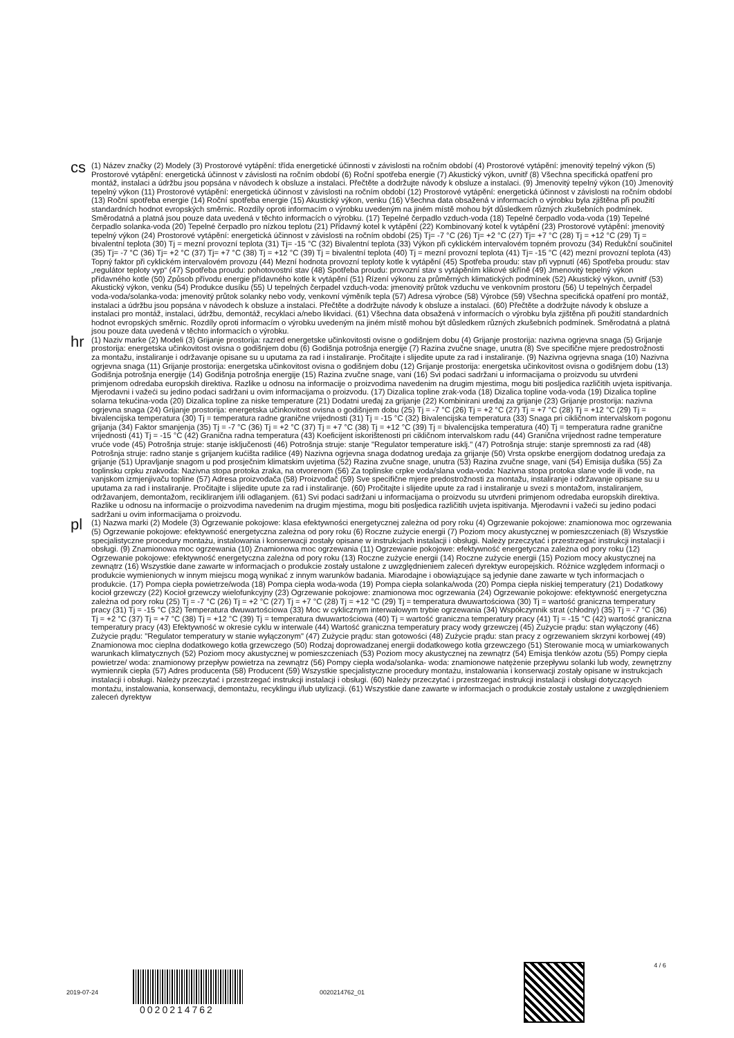cs
(1) Název značky (2) Modely (3) Prostorové vytápění: třída energetické účinnosti v závislosti na ročním období (4) Prostorové vytápění: jmenovitý tepelný výkon (5) Prostorové vytápění: energetická účinnost v závislosti na ročním období (6) Roční spotřeba energie (7) Akustický výkon, uvnitř (8) Všechna specifická opatření pro montáž, instalaci a údržbu jsou popsána v návodech k obsluze a instalaci. Přečtěte a dodržujte návody k obsluze a instalaci. (9) Jmenovitý tepelný výkon (10) Jmenovitý tepelný výkon (11) Prostorové vytápění: energetická účinnost v závislosti na ročním období (12) Prostorové vytápění: energetická účinnost v závislosti na ročním období (13) Roční spotřeba energie (14) Roční spotřeba energie (15) Akustický výkon, venku (16) Všechna data obsažená v informacích o výrobku byla zjištěna při použití standardních hodnot evropských směrnic. Rozdíly oproti informacím o výrobku uvedeným na jiném místě mohou být důsledkem různých zkušebních podmínek. Směrodatná a platná jsou pouze data uvedená v těchto informacích o výrobku. (17) Tepelné čerpadlo vzduch-voda (18) Tepelné čerpadlo voda-voda (19) Tepelné čerpadlo solanka-voda (20) Tepelné čerpadlo pro nízkou teplotu (21) Přídavný kotel k vytápění (22) Kombinovaný kotel k vytápění (23) Prostorové vytápění: jmenovitý tepelný výkon (24) Prostorové vytápění: energetická účinnost v závislosti na ročním období (25) Tj= -7 °C (26) Tj= +2 °C (27) Tj= +7 °C (28) Tj = +12 °C (29) Tj = bivalentní teplota (30) Tj = mezní provozní teplota (31) Tj= -15 °C (32) Bivalentní teplota (33) Výkon při cyklickém intervalovém topném provozu (34) Redukční součinitel (35) Tj= -7 °C (36) Tj= +2 °C (37) Tj= +7 °C (38) Tj = +12 °C (39) Tj = bivalentní teplota (40) Tj = mezní provozní teplota (41) Tj= -15 °C (42) mezní provozní teplota (43) Topný faktor při cyklickém intervalovém provozu (44) Mezní hodnota provozní teploty kotle k vytápění (45) Spotřeba proudu: stav při vypnutí (46) Spotřeba proudu: stav „regulátor teploty vyp“ (47) Spotřeba proudu: pohotovostní stav (48) Spotřeba proudu: provozní stav s vytápěním klikové skříně (49) Jmenovitý tepelný výkon přídavného kotle (50) Způsob přívodu energie přídavného kotle k vytápění (51) Řízení výkonu za průměrných klimatických podmínek (52) Akustický výkon, uvnitř (53) Akustický výkon, venku (54) Produkce dusíku (55) U tepelných čerpadel vzduch-voda: jmenovitý průtok vzduchu ve venkovním prostoru (56) U tepelných čerpadel voda-voda/solanka-voda: jmenovitý průtok solanky nebo vody, venkovní výměník tepla (57) Adresa výrobce (58) Výrobce (59) Všechna specifická opatření pro montáž, instalaci a údržbu jsou popsána v návodech k obsluze a instalaci. Přečtěte a dodržujte návody k obsluze a instalaci. (60) Přečtěte a dodržujte návody k obsluze a instalaci pro montáž, instalaci, údržbu, demontáž, recyklaci a/nebo likvidaci. (61) Všechna data obsažená v informacích o výrobku byla zjištěna při použití standardních hodnot evropských směrnic. Rozdíly oproti informacím o výrobku uvedeným na jiném místě mohou být důsledkem různých zkušebních podmínek. Směrodatná a platná jsou pouze data uvedená v těchto informacích o výrobku.
hr
(1) Naziv marke (2) Modeli (3) Grijanje prostorija: razred energetske učinkovitosti ovisne o godišnjem dobu (4) Grijanje prostorija: nazivna ogrjevna snaga (5) Grijanje prostorija: energetska učinkovitost ovisna o godišnjem dobu (6) Godišnja potrošnja energije (7) Razina zvučne snage, unutra (8) Sve specifične mjere predostrožnosti za montažu, instaliranje i održavanje opisane su u uputama za rad i instaliranje. Pročitajte i slijedite upute za rad i instaliranje. (9) Nazivna ogrjevna snaga (10) Nazivna ogrjevna snaga (11) Grijanje prostorija: energetska učinkovitost ovisna o godišnjem dobu (12) Grijanje prostorija: energetska učinkovitost ovisna o godišnjem dobu (13) Godišnja potrošnja energije (14) Godišnja potrošnja energije (15) Razina zvučne snage, vani (16) Svi podaci sadržani u informacijama o proizvodu su utvrđeni primjenom odredaba europskih direktiva. Razlike u odnosu na informacije o proizvodima navedenim na drugim mjestima, mogu biti posljedica različitih uvjeta ispitivanja. Mjerodavni i važeći su jedino podaci sadržani u ovim informacijama o proizvodu. (17) Dizalica topline zrak-voda (18) Dizalica topline voda-voda (19) Dizalica topline solarna tekućina-voda (20) Dizalica topline za niske temperature (21) Dodatni uređaj za grijanje (22) Kombinirani uređaj za grijanje (23) Grijanje prostorija: nazivna ogrjevna snaga (24) Grijanje prostorija: energetska učinkovitost ovisna o godišnjem dobu (25) Tj = -7 °C (26) Tj = +2 °C (27) Tj = +7 °C (28) Tj = +12 °C (29) Tj = bivalencijska temperatura (30) Tj = temperatura radne granične vrijednosti (31) Tj = -15 °C (32) Bivalencijska temperatura (33) Snaga pri cikličnom intervalskom pogonu grijanja (34) Faktor smanjenja (35) Tj = -7 °C (36) Tj = +2 °C (37) Tj = +7 °C (38) Tj = +12 °C (39) Tj = bivalencijska temperatura (40) Tj = temperatura radne granične vrijednosti (41) Tj = -15 °C (42) Granična radna temperatura (43) Koeficijent iskorištenosti pri cikličnom intervalskom radu (44) Granična vrijednost radne temperature vruće vode (45) Potrošnja struje: stanje isključenosti (46) Potrošnja struje: stanje "Regulator temperature isklj." (47) Potrošnja struje: stanje spremnosti za rad (48) Potrošnja struje: radno stanje s grijanjem kućišta radilice (49) Nazivna ogrjevna snaga dodatnog uređaja za grijanje (50) Vrsta opskrbe energijom dodatnog uređaja za grijanje (51) Upravljanje snagom u pod prosječnim klimatskim uvjetima (52) Razina zvučne snage, unutra (53) Razina zvučne snage, vani (54) Emisija dušika (55) Za toplinsku crpku zrakvoda: Nazivna stopa protoka zraka, na otvorenom (56) Za toplinske crpke voda/slana voda-voda: Nazivna stopa protoka slane vode ili vode, na vanjskom izmjenjivaču topline (57) Adresa proizvođača (58) Proizvođač (59) Sve specifične mjere predostrožnosti za montažu, instaliranje i održavanje opisane su u uputama za rad i instaliranje. Pročitajte i slijedite upute za rad i instaliranje. (60) Pročitajte i slijedite upute za rad i instaliranje u svezi s montažom, instaliranjem, održavanjem, demontažom, recikliranjem i/ili odlaganjem. (61) Svi podaci sadržani u informacijama o proizvodu su utvrđeni primjenom odredaba europskih direktiva. Razlike u odnosu na informacije o proizvodima navedenim na drugim mjestima, mogu biti posljedica različitih uvjeta ispitivanja. Mjerodavni i važeći su jedino podaci sadržani u ovim informacijama o proizvodu.
pl
(1) Nazwa marki (2) Modele (3) Ogrzewanie pokojowe: klasa efektywności energetycznej zależna od pory roku (4) Ogrzewanie pokojowe: znamionowa moc ogrzewania (5) Ogrzewanie pokojowe: efektywność energetyczna zależna od pory roku (6) Roczne zużycie energii (7) Poziom mocy akustycznej w pomieszczeniach (8) Wszystkie specjalistyczne procedury montażu, instalowania i konserwacji zostały opisane w instrukcjach instalacji i obsługi. Należy przeczytać i przestrzegać instrukcji instalacji i obsługi. (9) Znamionowa moc ogrzewania (10) Znamionowa moc ogrzewania (11) Ogrzewanie pokojowe: efektywność energetyczna zależna od pory roku (12) Ogrzewanie pokojowe: efektywność energetyczna zależna od pory roku (13) Roczne zużycie energii (14) Roczne zużycie energii (15) Poziom mocy akustycznej na zewnątrz (16) Wszystkie dane zawarte w informacjach o produkcie zostały ustalone z uwzględnieniem zaleceń dyrektyw europejskich. Różnice względem informacji o produkcie wymienionych w innym miejscu mogą wynikać z innym warunków badania. Miarodajne i obowiązujące są jedynie dane zawarte w tych informacjach o produkcie. (17) Pompa ciepła powietrze/woda (18) Pompa ciepła woda-woda (19) Pompa ciepła solanka/woda (20) Pompa ciepła niskiej temperatury (21) Dodatkowy kocioł grzewczy (22) Kocioł grzewczy wielofunkcyjny (23) Ogrzewanie pokojowe: znamionowa moc ogrzewania (24) Ogrzewanie pokojowe: efektywność energetyczna zależna od pory roku (25) Tj = -7 °C (26) Tj = +2 °C (27) Tj = +7 °C (28) Tj = +12 °C (29) Tj = temperatura dwuwartościowa (30) Tj = wartość graniczna temperatury pracy (31) Tj = -15 °C (32) Temperatura dwuwartościowa (33) Moc w cyklicznym interwałowym trybie ogrzewania (34) Współczynnik strat (chłodny) (35) Tj = -7 °C (36) Tj = +2 °C (37) Tj = +7 °C (38) Tj = +12 °C (39) Tj = temperatura dwuwartościowa (40) Tj = wartość graniczna temperatury pracy (41) Tj = -15 °C (42) wartość graniczna temperatury pracy (43) Efektywność w okresie cyklu w interwale (44) Wartość graniczna temperatury pracy wody grzewczej (45) Zużycie prądu: stan wyłączony (46) Zużycie prądu: "Regulator temperatury w stanie wyłączonym" (47) Zużycie prądu: stan gotowości (48) Zużycie prądu: stan pracy z ogrzewaniem skrzyni korbowej (49) Znamionowa moc cieplna dodatkowego kotła grzewczego (50) Rodzaj doprowadzanej energii dodatkowego kotła grzewczego (51) Sterowanie mocą w umiarkowanych warunkach klimatycznych (52) Poziom mocy akustycznej w pomieszczeniach (53) Poziom mocy akustycznej na zewnątrz (54) Emisja tlenków azotu (55) Pompy ciepła powietrze/ woda: znamionowy przepływ powietrza na zewnątrz (56) Pompy ciepła woda/solanka- woda: znamionowe natężenie przepływu solanki lub wody, zewnętrzny wymiennik ciepła (57) Adres producenta (58) Producent (59) Wszystkie specjalistyczne procedury montażu, instalowania i konserwacji zostały opisane w instrukcjach instalacji i obsługi. Należy przeczytać i przestrzegać instrukcji instalacji i obsługi. (60) Należy przeczytać i przestrzegać instrukcji instalacji i obsługi dotyczących montażu, instalowania, konserwacji, demontażu, recyklingu i/lub utylizacji. (61) Wszystkie dane zawarte w informacjach o produkcie zostały ustalone z uwzględnieniem zaleceń dyrektyw
2019-07-24
0020214762
0020214762_01 4 / 6